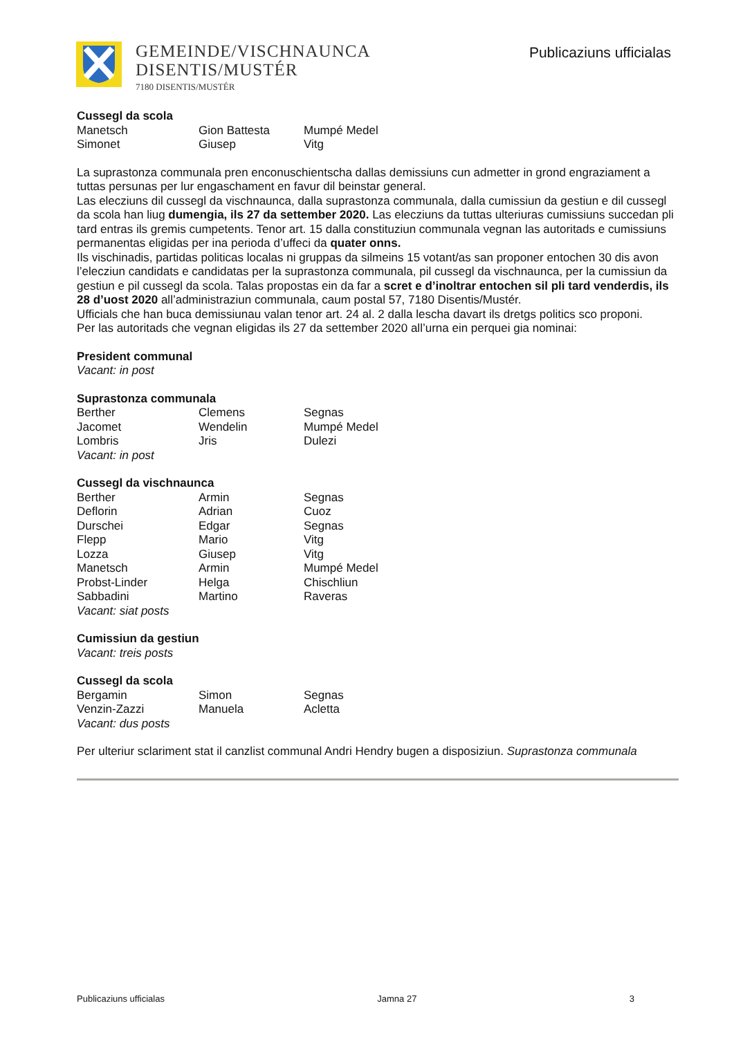GEMEINDE/VISCHNAUNCA
DISENTIS/MUSTÉR
7180 DISENTIS/MUSTÉR
Publicaziuns ufficialas
Cussegl da scola
| Manetsch | Gion Battesta | Mumpé Medel |
| Simonet | Giusep | Vitg |
La suprastonza communala pren enconuschientscha dallas demissiuns cun admetter in grond engraziament a tuttas persunas per lur engaschament en favur dil beinstar general.
Las elecziuns dil cussegl da vischnaunca, dalla suprastonza communala, dalla cumissiun da gestiun e dil cussegl da scola han liug dumengia, ils 27 da settember 2020. Las elecziuns da tuttas ulteriuras cumissiuns succedan pli tard entras ils gremis cumpetents. Tenor art. 15 dalla constituziun communala vegnan las autoritads e cumissiuns permanentas eligidas per ina perioda d’uffeci da quater onns.
Ils vischinadis, partidas politicas localas ni gruppas da silmeins 15 votant/as san proponer entochen 30 dis avon l’elecziun candidats e candidatas per la suprastonza communala, pil cussegl da vischnaunca, per la cumissiun da gestiun e pil cussegl da scola. Talas propostas ein da far a scret e d’inoltrar entochen sil pli tard venderdis, ils 28 d’uost 2020 all’administraziun communala, caum postal 57, 7180 Disentis/Mustér.
Ufficials che han buca demissiunau valan tenor art. 24 al. 2 dalla lescha davart ils dretgs politics sco proponi.
Per las autoritads che vegnan eligidas ils 27 da settember 2020 all’urna ein perquei gia nominai:
President communal
Vacant: in post
Suprastonza communala
| Berther | Clemens | Segnas |
| Jacomet | Wendelin | Mumpé Medel |
| Lombris | Jris | Dulezi |
Vacant: in post
Cussegl da vischnaunca
| Berther | Armin | Segnas |
| Deflorin | Adrian | Cuoz |
| Durschei | Edgar | Segnas |
| Flepp | Mario | Vitg |
| Lozza | Giusep | Vitg |
| Manetsch | Armin | Mumpé Medel |
| Probst-Linder | Helga | Chischliun |
| Sabbadini | Martino | Raveras |
Vacant: siat posts
Cumissiun da gestiun
Vacant: treis posts
Cussegl da scola
| Bergamin | Simon | Segnas |
| Venzin-Zazzi | Manuela | Acletta |
Vacant: dus posts
Per ulteriur sclariment stat il canzlist communal Andri Hendry bugen a disposiziun. Suprastonza communala
Publicaziuns ufficialas Jamna 27 3